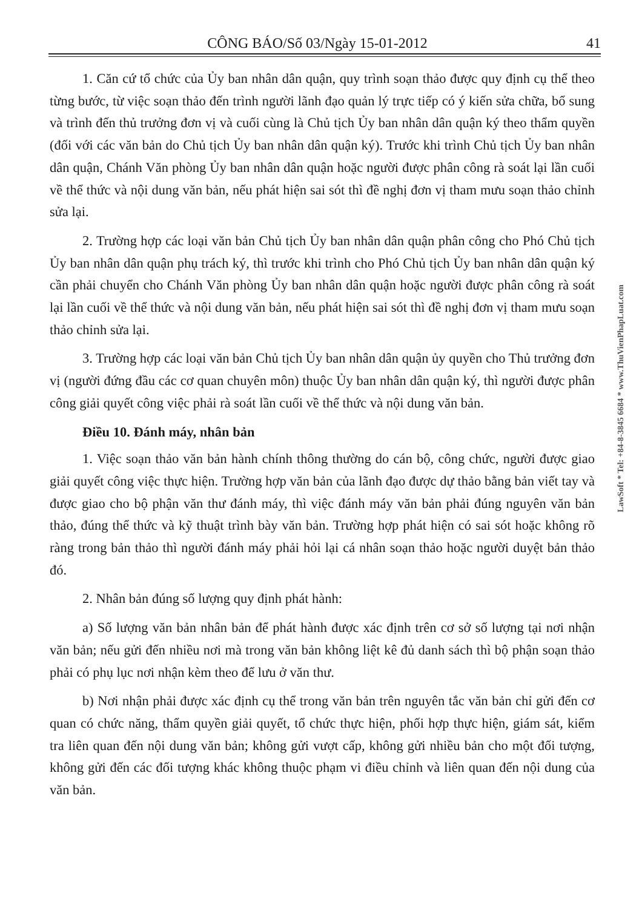CÔNG BÁO/Số 03/Ngày 15-01-2012 41
1. Căn cứ tổ chức của Ủy ban nhân dân quận, quy trình soạn thảo được quy định cụ thể theo từng bước, từ việc soạn thảo đến trình người lãnh đạo quản lý trực tiếp có ý kiến sửa chữa, bổ sung và trình đến thủ trưởng đơn vị và cuối cùng là Chủ tịch Ủy ban nhân dân quận ký theo thẩm quyền (đối với các văn bản do Chủ tịch Ủy ban nhân dân quận ký). Trước khi trình Chủ tịch Ủy ban nhân dân quận, Chánh Văn phòng Ủy ban nhân dân quận hoặc người được phân công rà soát lại lần cuối về thể thức và nội dung văn bản, nếu phát hiện sai sót thì đề nghị đơn vị tham mưu soạn thảo chỉnh sửa lại.
2. Trường hợp các loại văn bản Chủ tịch Ủy ban nhân dân quận phân công cho Phó Chủ tịch Ủy ban nhân dân quận phụ trách ký, thì trước khi trình cho Phó Chủ tịch Ủy ban nhân dân quận ký cần phải chuyển cho Chánh Văn phòng Ủy ban nhân dân quận hoặc người được phân công rà soát lại lần cuối về thể thức và nội dung văn bản, nếu phát hiện sai sót thì đề nghị đơn vị tham mưu soạn thảo chỉnh sửa lại.
3. Trường hợp các loại văn bản Chủ tịch Ủy ban nhân dân quận ủy quyền cho Thủ trưởng đơn vị (người đứng đầu các cơ quan chuyên môn) thuộc Ủy ban nhân dân quận ký, thì người được phân công giải quyết công việc phải rà soát lần cuối về thể thức và nội dung văn bản.
Điều 10. Đánh máy, nhân bản
1. Việc soạn thảo văn bản hành chính thông thường do cán bộ, công chức, người được giao giải quyết công việc thực hiện. Trường hợp văn bản của lãnh đạo được dự thảo bằng bản viết tay và được giao cho bộ phận văn thư đánh máy, thì việc đánh máy văn bản phải đúng nguyên văn bản thảo, đúng thể thức và kỹ thuật trình bày văn bản. Trường hợp phát hiện có sai sót hoặc không rõ ràng trong bản thảo thì người đánh máy phải hỏi lại cá nhân soạn thảo hoặc người duyệt bản thảo đó.
2. Nhân bản đúng số lượng quy định phát hành:
a) Số lượng văn bản nhân bản để phát hành được xác định trên cơ sở số lượng tại nơi nhận văn bản; nếu gửi đến nhiều nơi mà trong văn bản không liệt kê đủ danh sách thì bộ phận soạn thảo phải có phụ lục nơi nhận kèm theo để lưu ở văn thư.
b) Nơi nhận phải được xác định cụ thể trong văn bản trên nguyên tắc văn bản chỉ gửi đến cơ quan có chức năng, thẩm quyền giải quyết, tổ chức thực hiện, phối hợp thực hiện, giám sát, kiểm tra liên quan đến nội dung văn bản; không gửi vượt cấp, không gửi nhiều bản cho một đối tượng, không gửi đến các đối tượng khác không thuộc phạm vi điều chỉnh và liên quan đến nội dung của văn bản.
LawSoft * Tel: +84-8-3845 6684 * www.ThuVienPhapLuat.com